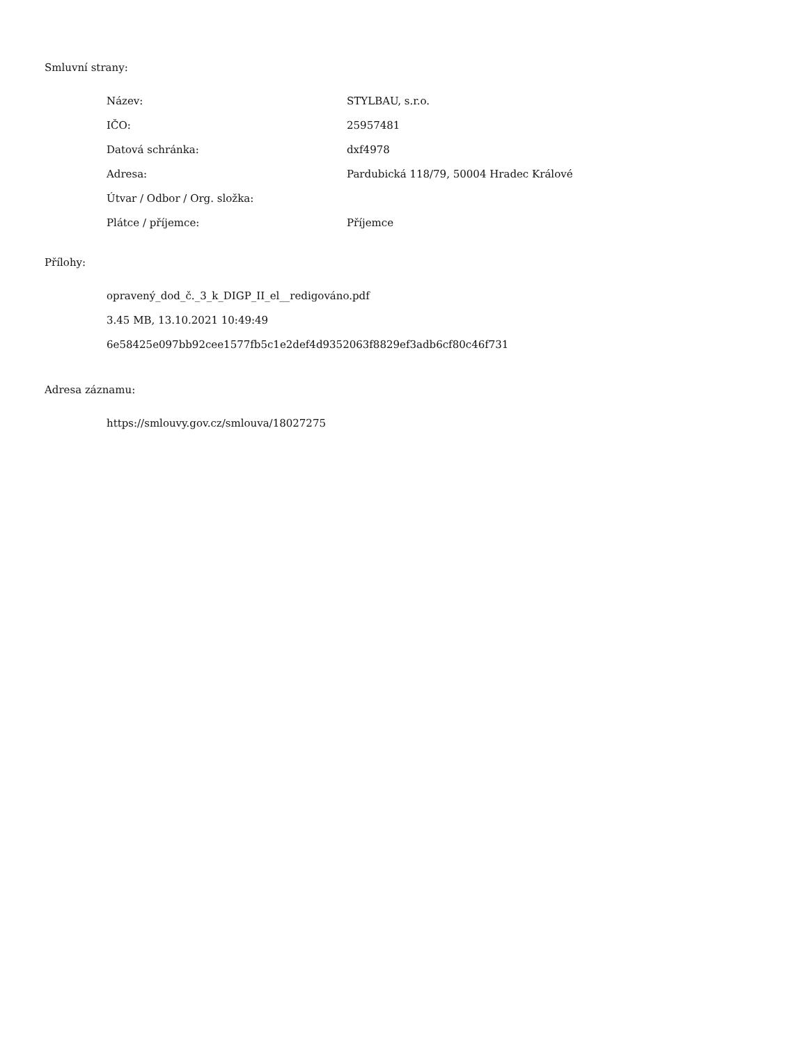Smluvní strany:
| Název: | STYLBAU, s.r.o. |
| IČO: | 25957481 |
| Datová schránka: | dxf4978 |
| Adresa: | Pardubická 118/79, 50004 Hradec Králové |
| Útvar / Odbor / Org. složka: | |
| Plátce / příjemce: | Příjemce |
Přílohy:
opravený_dod_č._3_k_DIGP_II_el__redigováno.pdf
3.45 MB, 13.10.2021 10:49:49
6e58425e097bb92cee1577fb5c1e2def4d9352063f8829ef3adb6cf80c46f731
Adresa záznamu:
https://smlouvy.gov.cz/smlouva/18027275